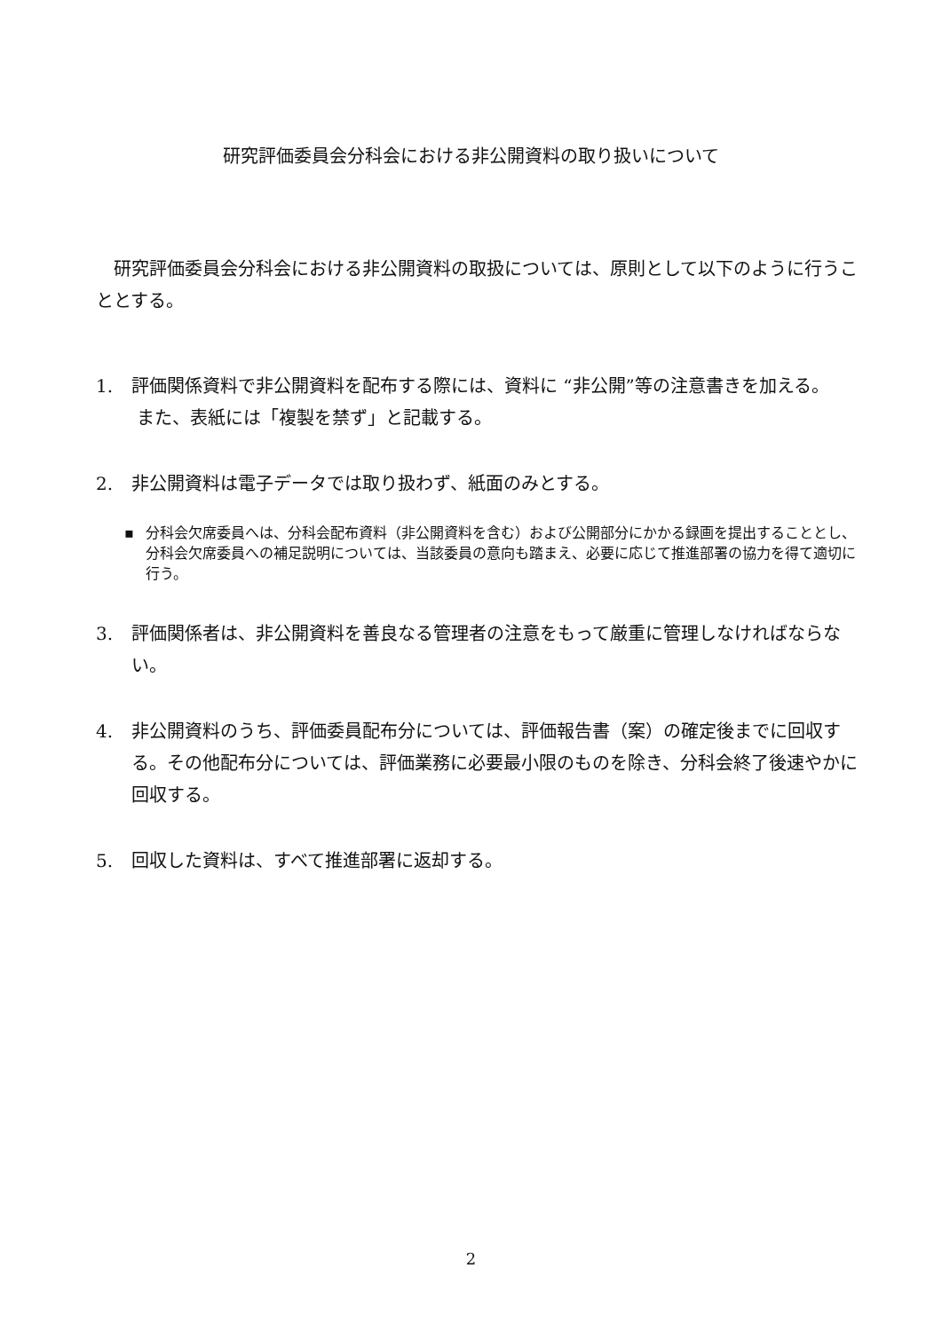研究評価委員会分科会における非公開資料の取り扱いについて
研究評価委員会分科会における非公開資料の取扱については、原則として以下のように行うこととする。
1. 評価関係資料で非公開資料を配布する際には、資料に “非公開”等の注意書きを加える。
また、表紙には「複製を禁ず」と記載する。
2. 非公開資料は電子データでは取り扱わず、紙面のみとする。
▪ 分科会欠席委員へは、分科会配布資料（非公開資料を含む）および公開部分にかかる録画を提出することとし、分科会欠席委員への補足説明については、当該委員の意向も踏まえ、必要に応じて推進部署の協力を得て適切に行う。
3. 評価関係者は、非公開資料を善良なる管理者の注意をもって厳重に管理しなければならない。
4. 非公開資料のうち、評価委員配布分については、評価報告書（案）の確定後までに回収する。その他配布分については、評価業務に必要最小限のものを除き、分科会終了後速やかに回収する。
5. 回収した資料は、すべて推進部署に返却する。
2